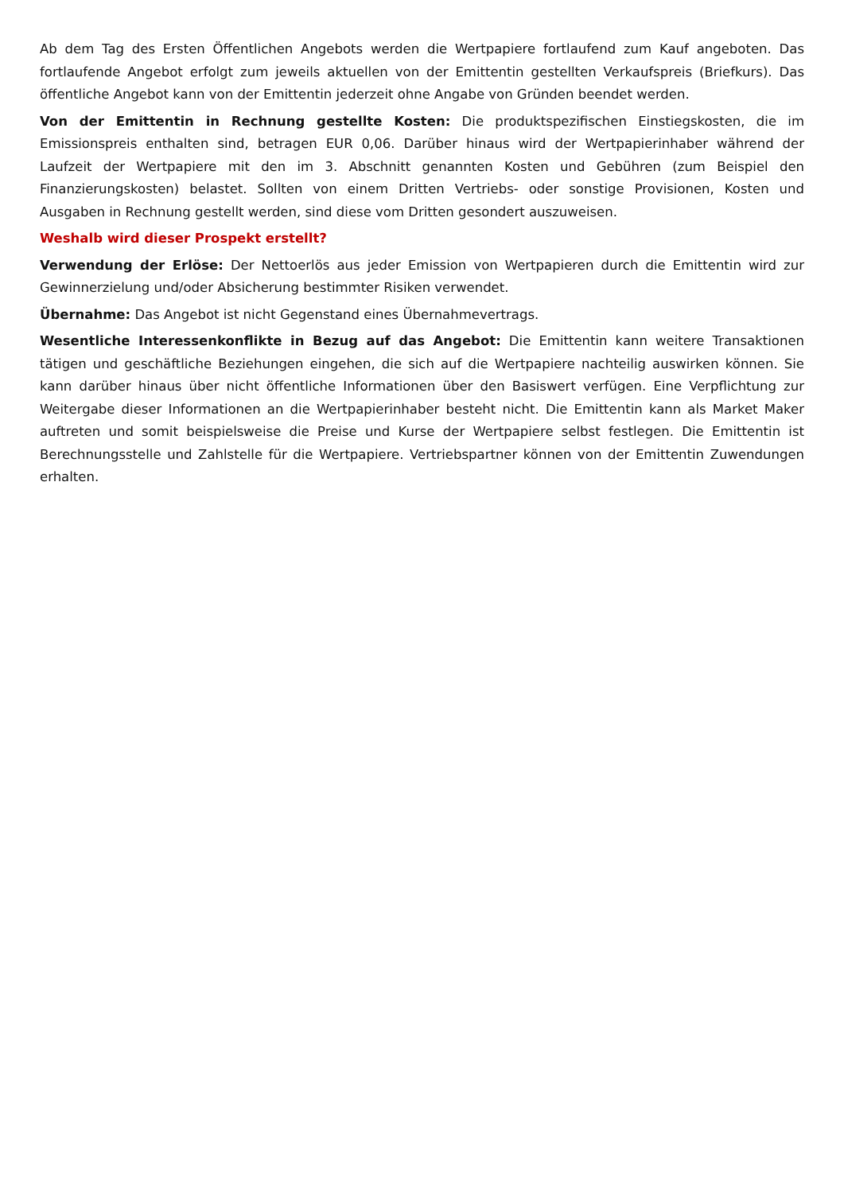Ab dem Tag des Ersten Öffentlichen Angebots werden die Wertpapiere fortlaufend zum Kauf angeboten. Das fortlaufende Angebot erfolgt zum jeweils aktuellen von der Emittentin gestellten Verkaufspreis (Briefkurs). Das öffentliche Angebot kann von der Emittentin jederzeit ohne Angabe von Gründen beendet werden.
Von der Emittentin in Rechnung gestellte Kosten: Die produktspezifischen Einstiegskosten, die im Emissionspreis enthalten sind, betragen EUR 0,06. Darüber hinaus wird der Wertpapierinhaber während der Laufzeit der Wertpapiere mit den im 3. Abschnitt genannten Kosten und Gebühren (zum Beispiel den Finanzierungskosten) belastet. Sollten von einem Dritten Vertriebs- oder sonstige Provisionen, Kosten und Ausgaben in Rechnung gestellt werden, sind diese vom Dritten gesondert auszuweisen.
Weshalb wird dieser Prospekt erstellt?
Verwendung der Erlöse: Der Nettoerlös aus jeder Emission von Wertpapieren durch die Emittentin wird zur Gewinnerzielung und/oder Absicherung bestimmter Risiken verwendet.
Übernahme: Das Angebot ist nicht Gegenstand eines Übernahmevertrags.
Wesentliche Interessenkonflikte in Bezug auf das Angebot: Die Emittentin kann weitere Transaktionen tätigen und geschäftliche Beziehungen eingehen, die sich auf die Wertpapiere nachteilig auswirken können. Sie kann darüber hinaus über nicht öffentliche Informationen über den Basiswert verfügen. Eine Verpflichtung zur Weitergabe dieser Informationen an die Wertpapierinhaber besteht nicht. Die Emittentin kann als Market Maker auftreten und somit beispielsweise die Preise und Kurse der Wertpapiere selbst festlegen. Die Emittentin ist Berechnungsstelle und Zahlstelle für die Wertpapiere. Vertriebspartner können von der Emittentin Zuwendungen erhalten.